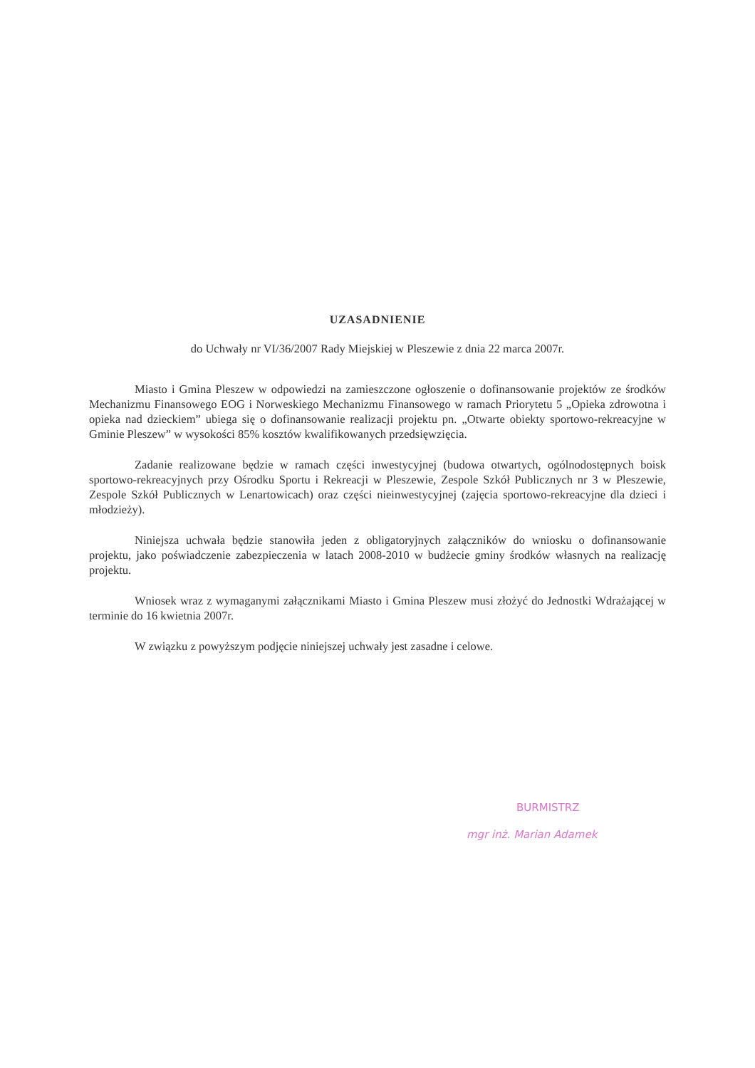UZASADNIENIE
do Uchwały nr VI/36/2007 Rady Miejskiej w Pleszewie z dnia 22 marca 2007r.
Miasto i Gmina Pleszew w odpowiedzi na zamieszczone ogłoszenie o dofinansowanie projektów ze środków Mechanizmu Finansowego EOG i Norweskiego Mechanizmu Finansowego w ramach Priorytetu 5 „Opieka zdrowotna i opieka nad dzieckiem” ubiega się o dofinansowanie realizacji projektu pn. „Otwarte obiekty sportowo-rekreacyjne w Gminie Pleszew” w wysokości 85% kosztów kwalifikowanych przedsięwzięcia.
Zadanie realizowane będzie w ramach części inwestycyjnej (budowa otwartych, ogólnodostępnych boisk sportowo-rekreacyjnych przy Ośrodku Sportu i Rekreacji w Pleszewie, Zespole Szkół Publicznych nr 3 w Pleszewie, Zespole Szkół Publicznych w Lenartowicach) oraz części nieinwestycyjnej (zajęcia sportowo-rekreacyjne dla dzieci i młodzieży).
Niniejsza uchwała będzie stanowiła jeden z obligatoryjnych załączników do wniosku o dofinansowanie projektu, jako poświadczenie zabezpieczenia w latach 2008-2010 w budżecie gminy środków własnych na realizację projektu.
Wniosek wraz z wymaganymi załącznikami Miasto i Gmina Pleszew musi złożyć do Jednostki Wdrażającej w terminie do 16 kwietnia 2007r.
W związku z powyższym podjęcie niniejszej uchwały jest zasadne i celowe.
BURMISTRZ
mgr inż. Marian Adamek